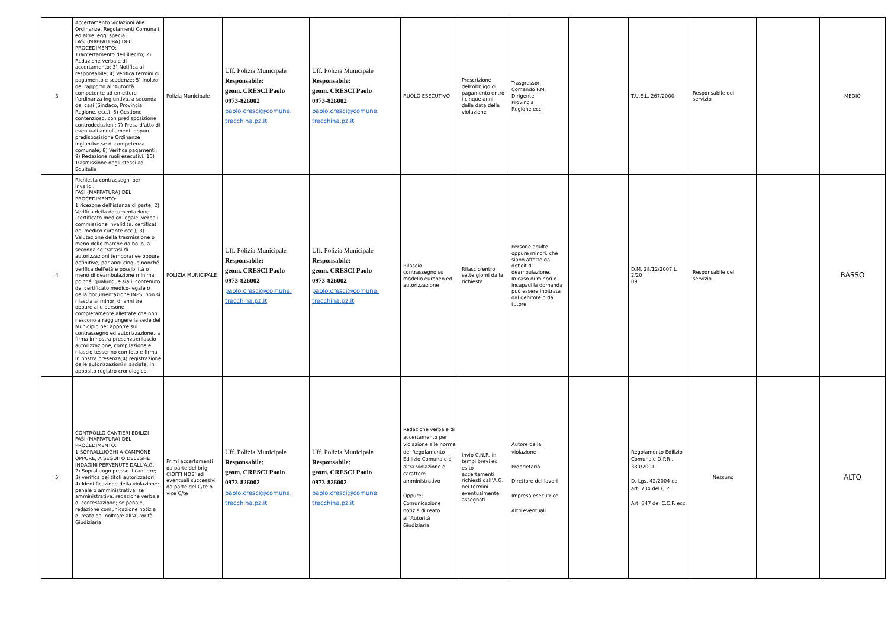| 3 | Accertamento violazioni alle Ordinanze, Regolamenti Comunali ed altre leggi speciali FASI (MAPPATURA) DEL PROCEDIMENTO: 1)Accertamento dell’illecito; 2) Redazione verbale di accertamento; 3) Notifica al responsabile; 4) Verifica termini di pagamento e scadenze; 5) Inoltro del rapporto all’Autorità competente ad emettere l’ordinanza ingiuntiva, a seconda dei casi (Sindaco, Provincia, Regione, ecc.); 6) Gestione contenzioso, con predisposizione controdeduzioni; 7) Presa d’atto di eventuali annullamenti oppure predisposizione Ordinanze ingiuntive se di competenza comunale; 8) Verifica pagamenti; 9) Redazione ruoli esecutivi; 10) Trasmissione degli stessi ad Equitalia | Polizia Municipale | Uff. Polizia Municipale Responsabile: geom. CRESCI Paolo 0973-826002 paolo.cresci@comune. trecchina.pz.it | Uff. Polizia Municipale Responsabile: geom. CRESCI Paolo 0973-826002 paolo.cresci@comune. trecchina.pz.it | RUOLO ESECUTIVO | Prescrizione dell’obbligo di pagamento entro i cinque anni dalla data della violazione | Trasgressori Comando P.M. Dirigente Provincia Regione ecc. | | T.U.E.L. 267/2000 | Responsabile del servizio | | MEDIO |
| 4 | Richiesta contrassegni per invalidi. FASI (MAPPATURA) DEL PROCEDIMENTO: 1.ricezone dell’istanza di parte; 2) Verifica della documentazione (certificato medico-legale, verbali commissione invalidità, certificati del medico curante ecc.); 3) Valutazione della trasmissione o meno delle marche da bollo, a seconda se trattasi di autorizzazioni temporanee oppure definitive, par anni cinque nonché verifica dell’età e possibilità o meno di deambulazione minima poiché, qualunque sia il contenuto del certificato medico-legale o della documentazione INPS, non si rilascia ai minori di anni tre oppure alle persone completamente allettate che non riescono a raggiungere la sede del Municipio per apporre sul contrassegno ed autorizzazione, la firma in nostra presenza);rilascio autorizzazione, compilazione e rilascio tesserino con foto e firma in nostra presenza;4) registrazione delle autorizzazioni rilasciate, in apposito registro cronologico. | POLIZIA MUNICIPALE | Uff. Polizia Municipale Responsabile: geom. CRESCI Paolo 0973-826002 paolo.cresci@comune. trecchina.pz.it | Uff. Polizia Municipale Responsabile: geom. CRESCI Paolo 0973-826002 paolo.cresci@comune. trecchina.pz.it | Rilascio contrassegno su modello europeo ed autorizzazione | Rilascio entro sette giorni dalla richiesta | Persone adulte oppure minori, che siano affette da deficit di deambulazione. In caso di minori o incapaci la domanda può essere inoltrata dal genitore o dal tutore. | | D.M. 28/12/2007 L. 2/20 09 | Responsabile del servizio | | BASSO |
| 5 | CONTROLLO CANTIERI EDILIZI FASI (MAPPATURA) DEL PROCEDIMENTO: 1.SOPRALLUOGHI A CAMPIONE OPPURE, A SEGUITO DELEGHE INDAGINI PERVENUTE DALL’A.G.; 2) Sopralluogo presso il cantiere; 3) verifica dei titoli autorizzatori; 4) Identificazione della violazione: penale o amministrativa; se amministrativa, redazione verbale di contestazione; se penale, redazione comunicazione notizia di reato da inoltrare all’Autorità Giudiziaria | Primi accertamenti da parte del brig. CIOFFI NOE’ ed eventuali successivi da parte del C/te o vice C/te | Uff. Polizia Municipale Responsabile: geom. CRESCI Paolo 0973-826002 paolo.cresci@comune. trecchina.pz.it | Uff. Polizia Municipale Responsabile: geom. CRESCI Paolo 0973-826002 paolo.cresci@comune. trecchina.pz.it | Redazione verbale di accertamento per violazione alle norme del Regolamento Edilizio Comunale o altra violazione di carattere amministrativo Oppure: Comunicazione notizia di reato all’Autorità Giudiziaria. | Invio C.N.R. in tempi brevi ed esito accertamenti richiesti dall’A.G. nei termini eventualmente assegnati | Autore della violazione Proprietario Direttore dei lavori Impresa esecutrice Altri eventuali | | Regolamento Edilizio Comunale D.P.R . 380/2001 D. Lgs. 42/2004 ed art. 734 del C.P. Art. 347 del C.C.P. ecc. | Nessuno | | ALTO |